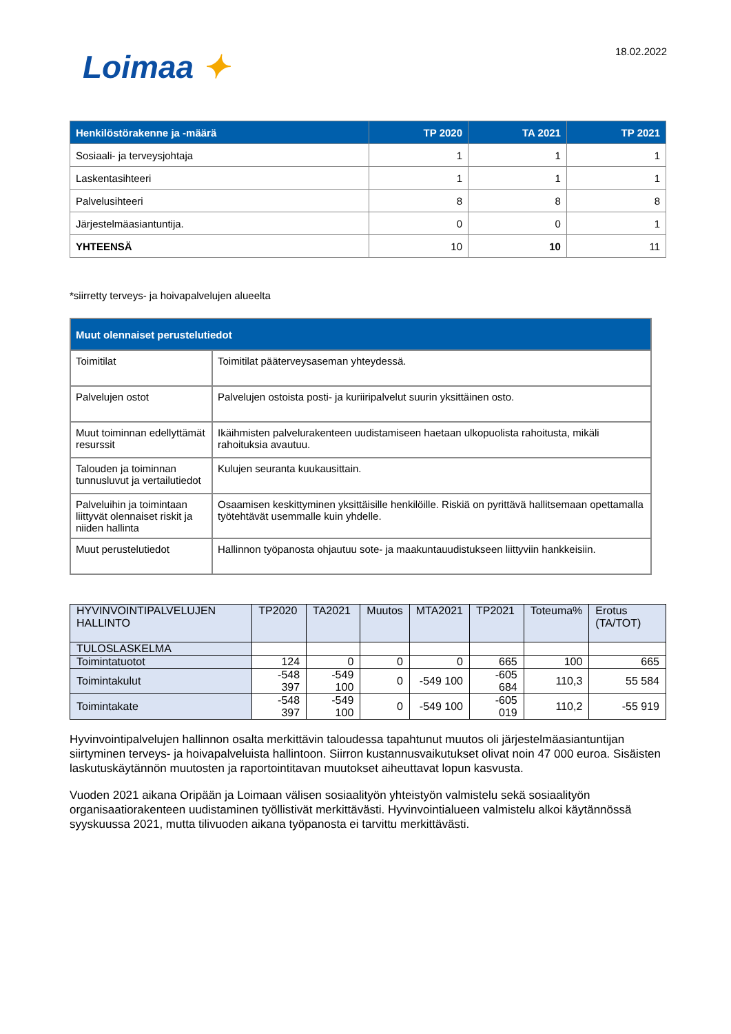Loimaa ✦
18.02.2022
| Henkilöstörakenne ja -määrä | TP 2020 | TA 2021 | TP 2021 |
| --- | --- | --- | --- |
| Sosiaali- ja terveysjohtaja | 1 | 1 | 1 |
| Laskentasihteeri | 1 | 1 | 1 |
| Palvelusihteeri | 8 | 8 | 8 |
| Järjestelmäasiantuntija. | 0 | 0 | 1 |
| YHTEENSÄ | 10 | 10 | 11 |
*siirretty terveys- ja hoivapalvelujen alueelta
| Muut olennaiset perustelutiedot | |
| --- | --- |
| Toimitilat | Toimitilat pääterveysaseman yhteydessä. |
| Palvelujen ostot | Palvelujen ostoista posti- ja kuriiripalvelut suurin yksittäinen osto. |
| Muut toiminnan edellyttämät resurssit | Ikäihmisten palvelurakenteen uudistamiseen haetaan ulkopuolista rahoitusta, mikäli rahoituksia avautuu. |
| Talouden ja toiminnan tunnusluvut ja vertailutiedot | Kulujen seuranta kuukausittain. |
| Palveluihin ja toimintaan liittyvät olennaiset riskit ja niiden hallinta | Osaamisen keskittyminen yksittäisille henkilöille. Riskiä on pyrittävä hallitsemaan opettamalla työtehtävät usemmalle kuin yhdelle. |
| Muut perustelutiedot | Hallinnon työpanosta ohjautuu sote- ja maakuntauudistukseen liittyviin hankkeisiin. |
| HYVINVOINTIPALVELUJEN HALLINTO | TP2020 | TA2021 | Muutos | MTA2021 | TP2021 | Toteuma% | Erotus (TA/TOT) |
| TULOSLASKELMA | | | | | | | |
| Toimintatuotot | 124 | 0 | 0 | 0 | 665 | 100 | 665 |
| Toimintakulut | -548 397 | -549 100 | 0 | -549 100 | -605 684 | 110,3 | 55 584 |
| Toimintakate | -548 397 | -549 100 | 0 | -549 100 | -605 019 | 110,2 | -55 919 |
Hyvinvointipalvelujen hallinnon osalta merkittävin taloudessa tapahtunut muutos oli järjestelmäasiantuntijan siirtyminen terveys- ja hoivapalveluista hallintoon. Siirron kustannusvaikutukset olivat noin 47 000 euroa. Sisäisten laskutuskäytännön muutosten ja raportointitavan muutokset aiheuttavat lopun kasvusta.
Vuoden 2021 aikana Oripään ja Loimaan välisen sosiaalityön yhteistyön valmistelu sekä sosiaalityön organisaatiorakenteen uudistaminen työllistivät merkittävästi. Hyvinvointialueen valmistelu alkoi käytännössä syyskuussa 2021, mutta tilivuoden aikana työpanosta ei tarvittu merkittävästi.